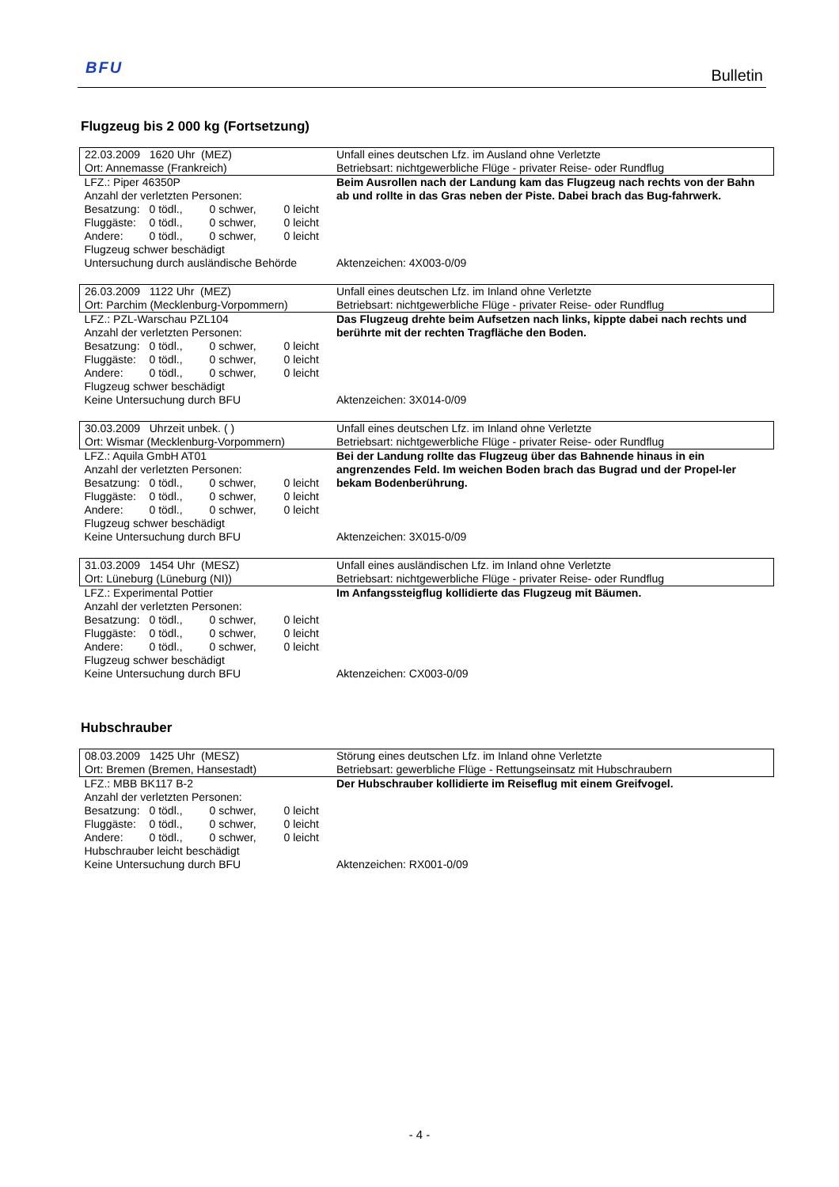BFU Bulletin
Flugzeug bis 2 000 kg (Fortsetzung)
| 22.03.2009 1620 Uhr (MEZ) Ort: Annemasse (Frankreich) | Unfall eines deutschen Lfz. im Ausland ohne Verletzte Betriebsart: nichtgewerbliche Flüge - privater Reise- oder Rundflug |
| LFZ.: Piper 46350P Anzahl der verletzten Personen: Besatzung: 0 tödl., 0 schwer, 0 leicht Fluggäste: 0 tödl., 0 schwer, 0 leicht Andere: 0 tödl., 0 schwer, 0 leicht Flugzeug schwer beschädigt Untersuchung durch ausländische Behörde | Beim Ausrollen nach der Landung kam das Flugzeug nach rechts von der Bahn ab und rollte in das Gras neben der Piste. Dabei brach das Bug-fahrwerk. Aktenzeichen: 4X003-0/09 |
| 26.03.2009 1122 Uhr (MEZ) Ort: Parchim (Mecklenburg-Vorpommern) | Unfall eines deutschen Lfz. im Inland ohne Verletzte Betriebsart: nichtgewerbliche Flüge - privater Reise- oder Rundflug |
| LFZ.: PZL-Warschau PZL104 Anzahl der verletzten Personen: Besatzung: 0 tödl., 0 schwer, 0 leicht Fluggäste: 0 tödl., 0 schwer, 0 leicht Andere: 0 tödl., 0 schwer, 0 leicht Flugzeug schwer beschädigt Keine Untersuchung durch BFU | Das Flugzeug drehte beim Aufsetzen nach links, kippte dabei nach rechts und berührte mit der rechten Tragfläche den Boden. Aktenzeichen: 3X014-0/09 |
| 30.03.2009 Uhrzeit unbek. ( ) Ort: Wismar (Mecklenburg-Vorpommern) | Unfall eines deutschen Lfz. im Inland ohne Verletzte Betriebsart: nichtgewerbliche Flüge - privater Reise- oder Rundflug |
| LFZ.: Aquila GmbH AT01 Anzahl der verletzten Personen: Besatzung: 0 tödl., 0 schwer, 0 leicht Fluggäste: 0 tödl., 0 schwer, 0 leicht Andere: 0 tödl., 0 schwer, 0 leicht Flugzeug schwer beschädigt Keine Untersuchung durch BFU | Bei der Landung rollte das Flugzeug über das Bahnende hinaus in ein angrenzendes Feld. Im weichen Boden brach das Bugrad und der Propel-ler bekam Bodenberührung. Aktenzeichen: 3X015-0/09 |
| 31.03.2009 1454 Uhr (MESZ) Ort: Lüneburg (Lüneburg (NI)) | Unfall eines ausländischen Lfz. im Inland ohne Verletzte Betriebsart: nichtgewerbliche Flüge - privater Reise- oder Rundflug |
| LFZ.: Experimental Pottier Anzahl der verletzten Personen: Besatzung: 0 tödl., 0 schwer, 0 leicht Fluggäste: 0 tödl., 0 schwer, 0 leicht Andere: 0 tödl., 0 schwer, 0 leicht Flugzeug schwer beschädigt Keine Untersuchung durch BFU | Im Anfangssteigflug kollidierte das Flugzeug mit Bäumen. Aktenzeichen: CX003-0/09 |
Hubschrauber
| 08.03.2009 1425 Uhr (MESZ) Ort: Bremen (Bremen, Hansestadt) | Störung eines deutschen Lfz. im Inland ohne Verletzte Betriebsart: gewerbliche Flüge - Rettungseinsatz mit Hubschraubern |
| LFZ.: MBB BK117 B-2 Anzahl der verletzten Personen: Besatzung: 0 tödl., 0 schwer, 0 leicht Fluggäste: 0 tödl., 0 schwer, 0 leicht Andere: 0 tödl., 0 schwer, 0 leicht Hubschrauber leicht beschädigt Keine Untersuchung durch BFU | Der Hubschrauber kollidierte im Reiseflug mit einem Greifvogel. Aktenzeichen: RX001-0/09 |
- 4 -